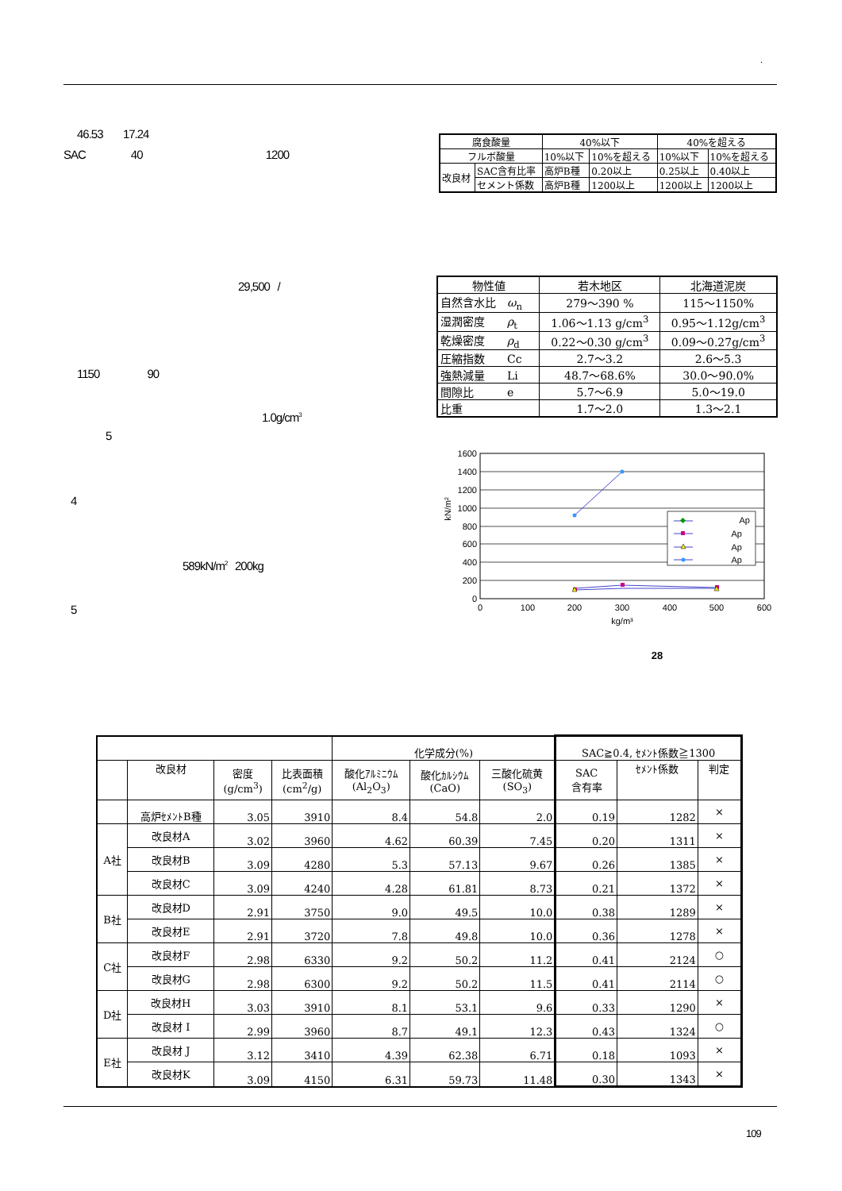.
46.53 17.24
SAC 40 1200
29,500 /
1150 90
1.0g/cm<sup>3</sup>
5
4
589kN/m<sup>2</sup> 200kg
5
| 腐食酸量 | | 40%以下 | | 40%を超える | |
| フルボ酸量 | | 10%以下 | 10%を超える | 10%以下 | 10%を超える |
| 改良材 | SAC含有比率 | 高炉B種 | 0.20以上 | 0.25以上 | 0.40以上 |
| | セメント係数 | 高炉B種 | 1200以上 | 1200以上 | 1200以上 |
| 物性値 | 若木地区 | 北海道泥炭 |
| --- | --- | --- |
| 自然含水比 ω<sub>n</sub> | 279～390 % | 115～1150% |
| 湿潤密度 ρ<sub>t</sub> | 1.06～1.13 g/cm<sup>3</sup> | 0.95～1.12g/cm<sup>3</sup> |
| 乾燥密度 ρ<sub>d</sub> | 0.22～0.30 g/cm<sup>3</sup> | 0.09～0.27g/cm<sup>3</sup> |
| 圧縮指数 Cc | 2.7～3.2 | 2.6～5.3 |
| 強熱減量 Li | 48.7～68.6% | 30.0～90.0% |
| 間隙比 e | 5.7～6.9 | 5.0～19.0 |
| 比重 | 1.7～2.0 | 1.3～2.1 |
1600
1400
1200
1000
800
600
400
200
0
0
100
200
300
400
500
600
kg/m³
kN/m²
Ap
Ap
Ap
Ap
28
| | | | | 化学成分(%) | | | SAC≧0.4, ｾﾒﾝﾄ係数≧1300 | | |
| | 改良材 | 密度 (g/cm<sup>3</sup>) | 比表面積 (cm<sup>2</sup>/g) | 酸化ｱﾙﾐﾆｳﾑ (Al<sub>2</sub>O<sub>3</sub>) | 酸化ｶﾙｼｳﾑ (CaO) | 三酸化硫黄 (SO<sub>3</sub>) | SAC 含有率 | ｾﾒﾝﾄ係数 | 判定 |
| | 高炉ｾﾒﾝﾄB種 | 3.05 | 3910 | 8.4 | 54.8 | 2.0 | 0.19 | 1282 | × |
| A社 | 改良材A | 3.02 | 3960 | 4.62 | 60.39 | 7.45 | 0.20 | 1311 | × |
| | 改良材B | 3.09 | 4280 | 5.3 | 57.13 | 9.67 | 0.26 | 1385 | × |
| | 改良材C | 3.09 | 4240 | 4.28 | 61.81 | 8.73 | 0.21 | 1372 | × |
| B社 | 改良材D | 2.91 | 3750 | 9.0 | 49.5 | 10.0 | 0.38 | 1289 | × |
| | 改良材E | 2.91 | 3720 | 7.8 | 49.8 | 10.0 | 0.36 | 1278 | × |
| C社 | 改良材F | 2.98 | 6330 | 9.2 | 50.2 | 11.2 | 0.41 | 2124 | ○ |
| | 改良材G | 2.98 | 6300 | 9.2 | 50.2 | 11.5 | 0.41 | 2114 | ○ |
| D社 | 改良材H | 3.03 | 3910 | 8.1 | 53.1 | 9.6 | 0.33 | 1290 | × |
| | 改良材 I | 2.99 | 3960 | 8.7 | 49.1 | 12.3 | 0.43 | 1324 | ○ |
| E社 | 改良材 J | 3.12 | 3410 | 4.39 | 62.38 | 6.71 | 0.18 | 1093 | × |
| | 改良材K | 3.09 | 4150 | 6.31 | 59.73 | 11.48 | 0.30 | 1343 | × |
109